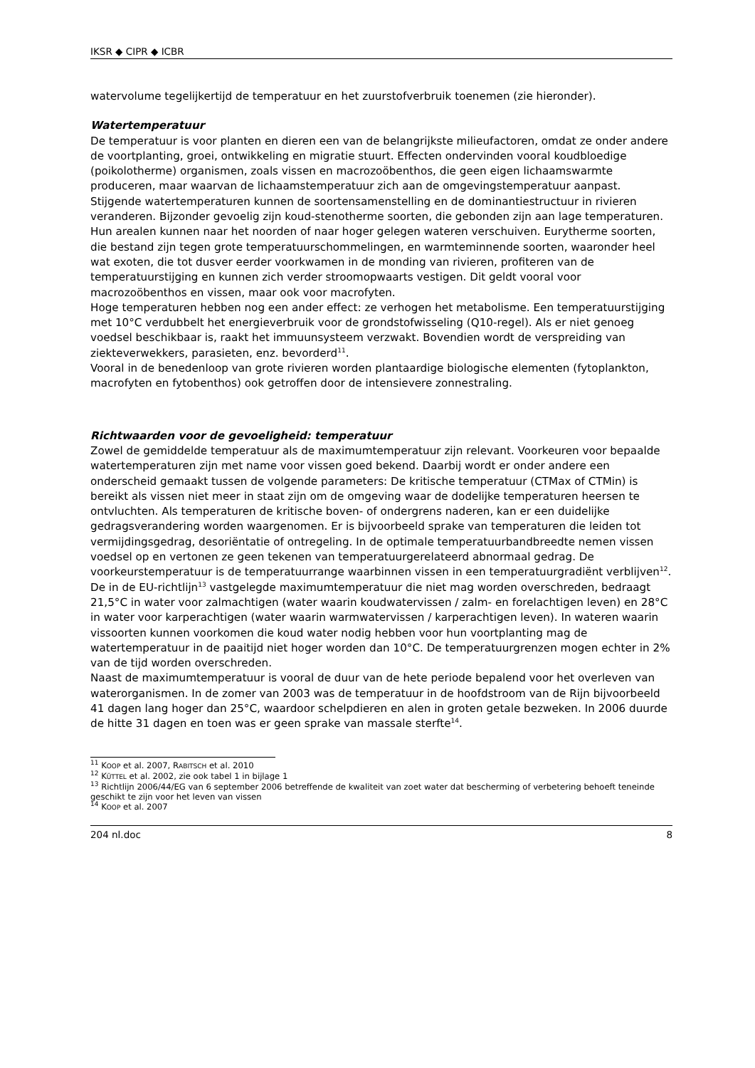IKSR ◆ CIPR ◆ ICBR
watervolume tegelijkertijd de temperatuur en het zuurstofverbruik toenemen (zie hieronder).
Watertemperatuur
De temperatuur is voor planten en dieren een van de belangrijkste milieufactoren, omdat ze onder andere de voortplanting, groei, ontwikkeling en migratie stuurt. Effecten ondervinden vooral koudbloedige (poikolotherme) organismen, zoals vissen en macrozoöbenthos, die geen eigen lichaamswarmte produceren, maar waarvan de lichaamstemperatuur zich aan de omgevingstemperatuur aanpast.
Stijgende watertemperaturen kunnen de soortensamenstelling en de dominantiestructuur in rivieren veranderen. Bijzonder gevoelig zijn koud-stenotherme soorten, die gebonden zijn aan lage temperaturen. Hun arealen kunnen naar het noorden of naar hoger gelegen wateren verschuiven. Eurytherme soorten, die bestand zijn tegen grote temperatuurschommelingen, en warmteminnende soorten, waaronder heel wat exoten, die tot dusver eerder voorkwamen in de monding van rivieren, profiteren van de temperatuurstijging en kunnen zich verder stroomopwaarts vestigen. Dit geldt vooral voor macrozoöbenthos en vissen, maar ook voor macrofyten.
Hoge temperaturen hebben nog een ander effect: ze verhogen het metabolisme. Een temperatuurstijging met 10°C verdubbelt het energieverbruik voor de grondstofwisseling (Q10-regel). Als er niet genoeg voedsel beschikbaar is, raakt het immuunsysteem verzwakt. Bovendien wordt de verspreiding van ziekteverwekkers, parasieten, enz. bevorderd<sup>11</sup>.
Vooral in de benedenloop van grote rivieren worden plantaardige biologische elementen (fytoplankton, macrofyten en fytobenthos) ook getroffen door de intensievere zonnestraling.
Richtwaarden voor de gevoeligheid: temperatuur
Zowel de gemiddelde temperatuur als de maximumtemperatuur zijn relevant. Voorkeuren voor bepaalde watertemperaturen zijn met name voor vissen goed bekend. Daarbij wordt er onder andere een onderscheid gemaakt tussen de volgende parameters: De kritische temperatuur (CTMax of CTMin) is bereikt als vissen niet meer in staat zijn om de omgeving waar de dodelijke temperaturen heersen te ontvluchten. Als temperaturen de kritische boven- of ondergrens naderen, kan er een duidelijke gedragsverandering worden waargenomen. Er is bijvoorbeeld sprake van temperaturen die leiden tot vermijdingsgedrag, desoriëntatie of ontregeling. In de optimale temperatuurbandbreedte nemen vissen voedsel op en vertonen ze geen tekenen van temperatuurgerelateerd abnormaal gedrag. De voorkeurstemperatuur is de temperatuurrange waarbinnen vissen in een temperatuurgradiënt verblijven<sup>12</sup>.
De in de EU-richtlijn<sup>13</sup> vastgelegde maximumtemperatuur die niet mag worden overschreden, bedraagt 21,5°C in water voor zalmachtigen (water waarin koudwatervissen / zalm- en forelachtigen leven) en 28°C in water voor karperachtigen (water waarin warmwatervissen / karperachtigen leven). In wateren waarin vissoorten kunnen voorkomen die koud water nodig hebben voor hun voortplanting mag de watertemperatuur in de paaitijd niet hoger worden dan 10°C. De temperatuurgrenzen mogen echter in 2% van de tijd worden overschreden.
Naast de maximumtemperatuur is vooral de duur van de hete periode bepalend voor het overleven van waterorganismen. In de zomer van 2003 was de temperatuur in de hoofdstroom van de Rijn bijvoorbeeld 41 dagen lang hoger dan 25°C, waardoor schelpdieren en alen in groten getale bezweken. In 2006 duurde de hitte 31 dagen en toen was er geen sprake van massale sterfte<sup>14</sup>.
<sup>11</sup> KOOP et al. 2007, RABITSCH et al. 2010
<sup>12</sup> KÜTTEL et al. 2002, zie ook tabel 1 in bijlage 1
<sup>13</sup> Richtlijn 2006/44/EG van 6 september 2006 betreffende de kwaliteit van zoet water dat bescherming of verbetering behoeft teneinde geschikt te zijn voor het leven van vissen
<sup>14</sup> KOOP et al. 2007
204 nl.doc 8